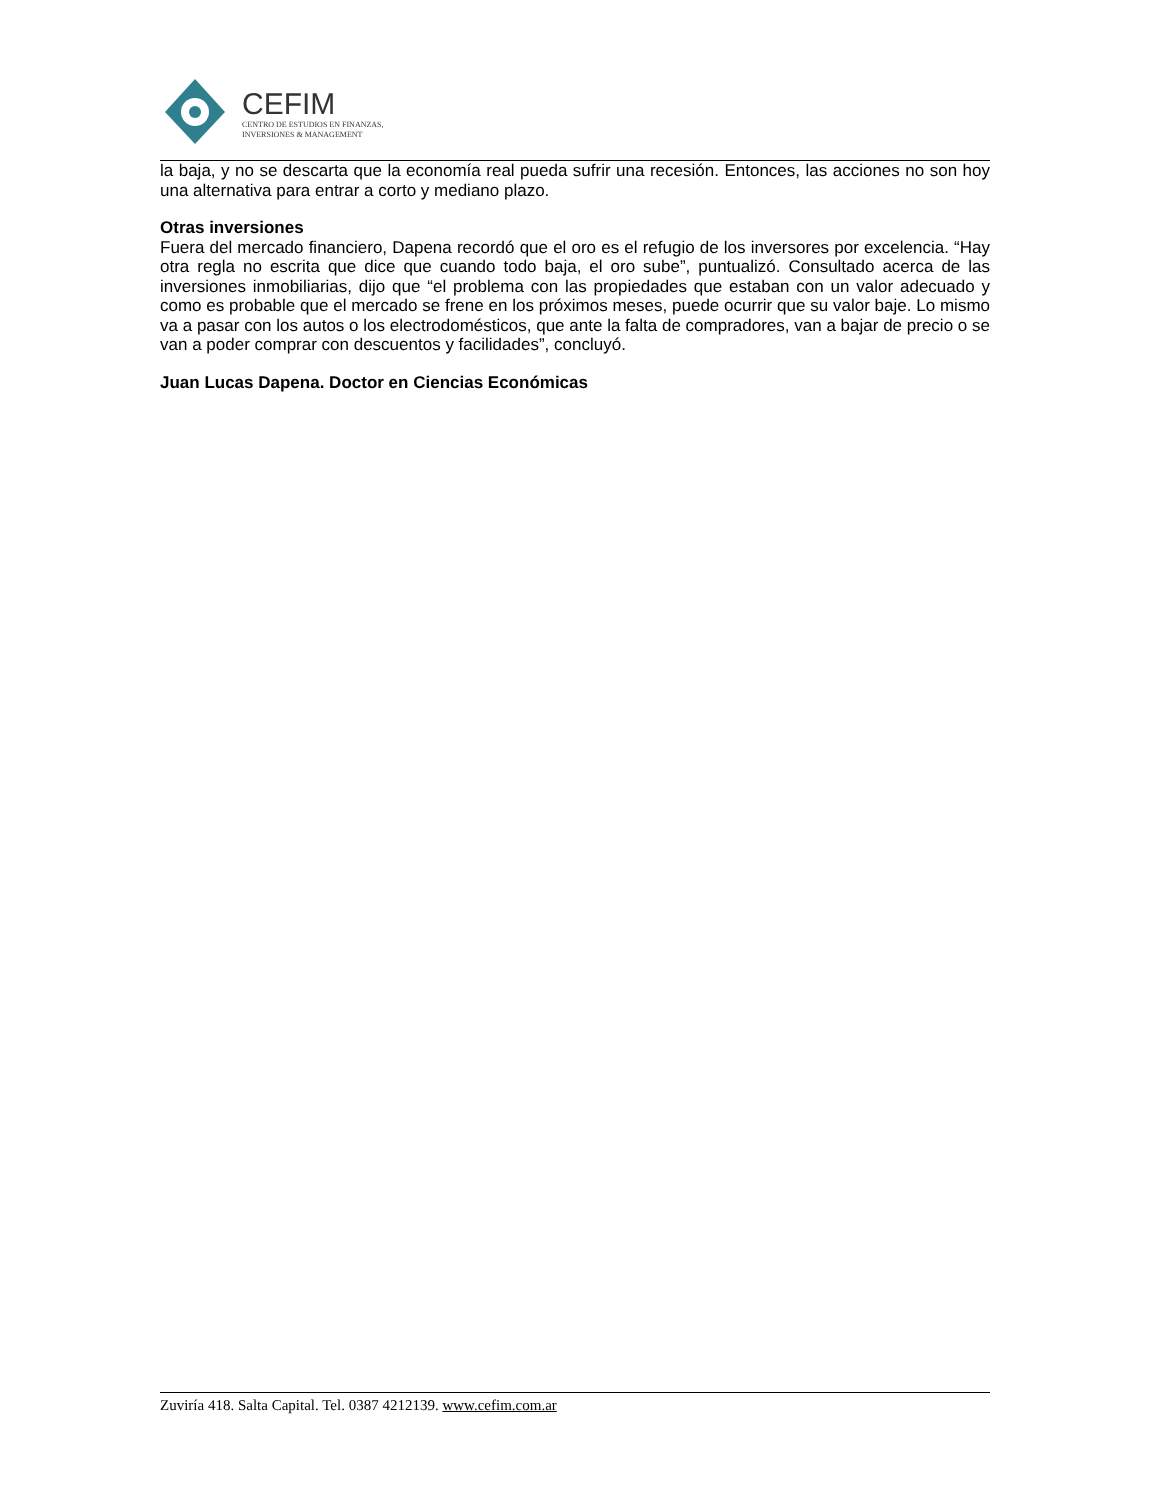CEFIM
CENTRO DE ESTUDIOS EN FINANZAS,
INVERSIONES & MANAGEMENT
la baja, y no se descarta que la economía real pueda sufrir una recesión. Entonces, las acciones no son hoy una alternativa para entrar a corto y mediano plazo.
Otras inversiones
Fuera del mercado financiero, Dapena recordó que el oro es el refugio de los inversores por excelencia. “Hay otra regla no escrita que dice que cuando todo baja, el oro sube”, puntualizó. Consultado acerca de las inversiones inmobiliarias, dijo que “el problema con las propiedades que estaban con un valor adecuado y como es probable que el mercado se frene en los próximos meses, puede ocurrir que su valor baje. Lo mismo va a pasar con los autos o los electrodomésticos, que ante la falta de compradores, van a bajar de precio o se van a poder comprar con descuentos y facilidades”, concluyó.
Juan Lucas Dapena. Doctor en Ciencias Económicas
Zuviría 418. Salta Capital. Tel. 0387 4212139. www.cefim.com.ar